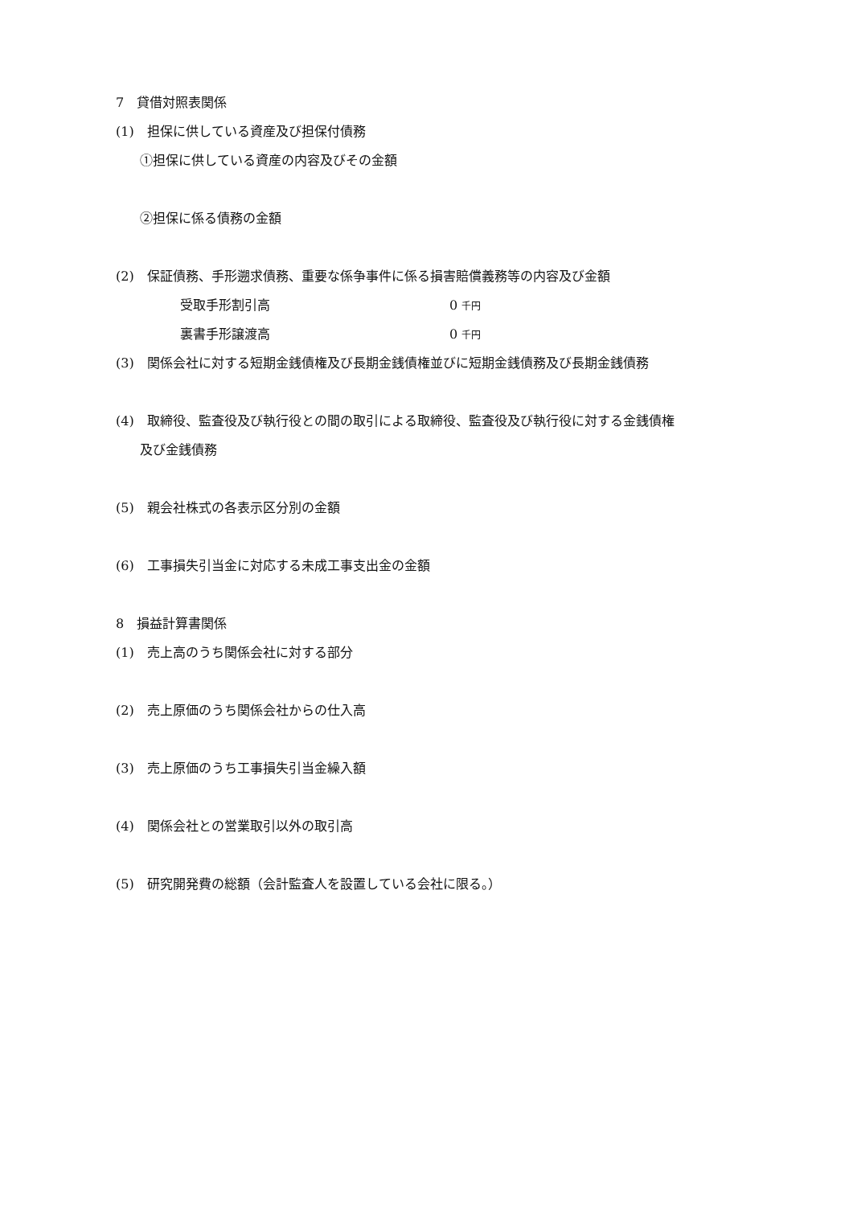7　貸借対照表関係
(1)　担保に供している資産及び担保付債務
①担保に供している資産の内容及びその金額
②担保に係る債務の金額
(2)　保証債務、手形遡求債務、重要な係争事件に係る損害賠償義務等の内容及び金額
受取手形割引高 0 千円
裏書手形譲渡高 0 千円
(3)　関係会社に対する短期金銭債権及び長期金銭債権並びに短期金銭債務及び長期金銭債務
(4)　取締役、監査役及び執行役との間の取引による取締役、監査役及び執行役に対する金銭債権
及び金銭債務
(5)　親会社株式の各表示区分別の金額
(6)　工事損失引当金に対応する未成工事支出金の金額
8　損益計算書関係
(1)　売上高のうち関係会社に対する部分
(2)　売上原価のうち関係会社からの仕入高
(3)　売上原価のうち工事損失引当金繰入額
(4)　関係会社との営業取引以外の取引高
(5)　研究開発費の総額（会計監査人を設置している会社に限る。）